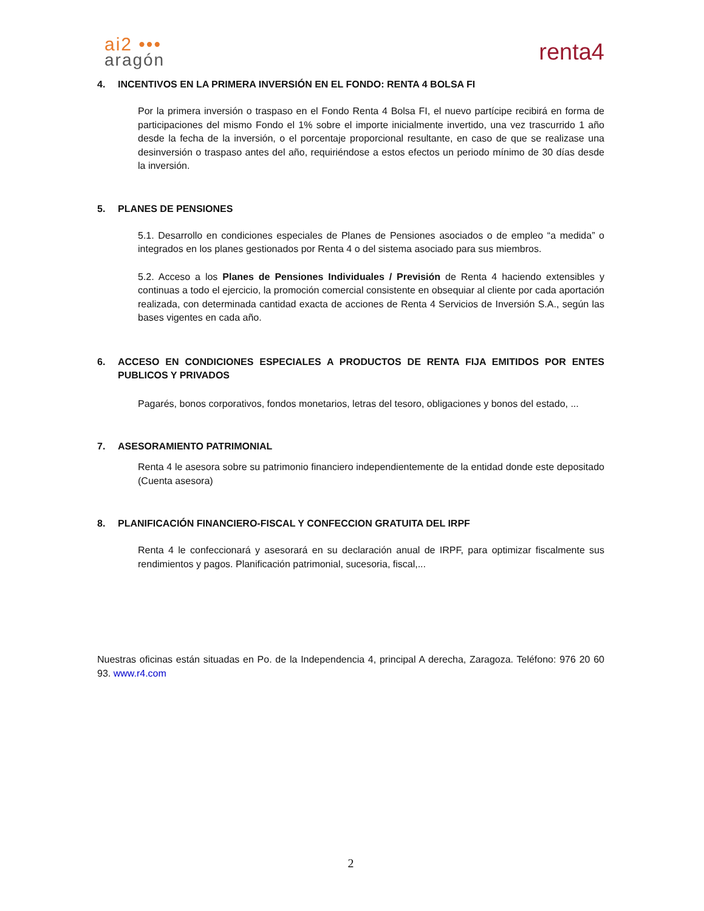ai2 •••
aragón
renta4
4. INCENTIVOS EN LA PRIMERA INVERSIÓN EN EL FONDO: RENTA 4 BOLSA FI
Por la primera inversión o traspaso en el Fondo Renta 4 Bolsa FI, el nuevo partícipe recibirá en forma de participaciones del mismo Fondo el 1% sobre el importe inicialmente invertido, una vez trascurrido 1 año desde la fecha de la inversión, o el porcentaje proporcional resultante, en caso de que se realizase una desinversión o traspaso antes del año, requiriéndose a estos efectos un periodo mínimo de 30 días desde la inversión.
5. PLANES DE PENSIONES
5.1. Desarrollo en condiciones especiales de Planes de Pensiones asociados o de empleo “a medida” o integrados en los planes gestionados por Renta 4 o del sistema asociado para sus miembros.
5.2. Acceso a los Planes de Pensiones Individuales / Previsión de Renta 4 haciendo extensibles y continuas a todo el ejercicio, la promoción comercial consistente en obsequiar al cliente por cada aportación realizada, con determinada cantidad exacta de acciones de Renta 4 Servicios de Inversión S.A., según las bases vigentes en cada año.
6. ACCESO EN CONDICIONES ESPECIALES A PRODUCTOS DE RENTA FIJA EMITIDOS POR ENTES PUBLICOS Y PRIVADOS
Pagarés, bonos corporativos, fondos monetarios, letras del tesoro, obligaciones y bonos del estado, ...
7. ASESORAMIENTO PATRIMONIAL
Renta 4 le asesora sobre su patrimonio financiero independientemente de la entidad donde este depositado (Cuenta asesora)
8. PLANIFICACIÓN FINANCIERO-FISCAL Y CONFECCION GRATUITA DEL IRPF
Renta 4 le confeccionará y asesorará en su declaración anual de IRPF, para optimizar fiscalmente sus rendimientos y pagos. Planificación patrimonial, sucesoria, fiscal,...
Nuestras oficinas están situadas en Po. de la Independencia 4, principal A derecha, Zaragoza. Teléfono: 976 20 60 93. www.r4.com
2